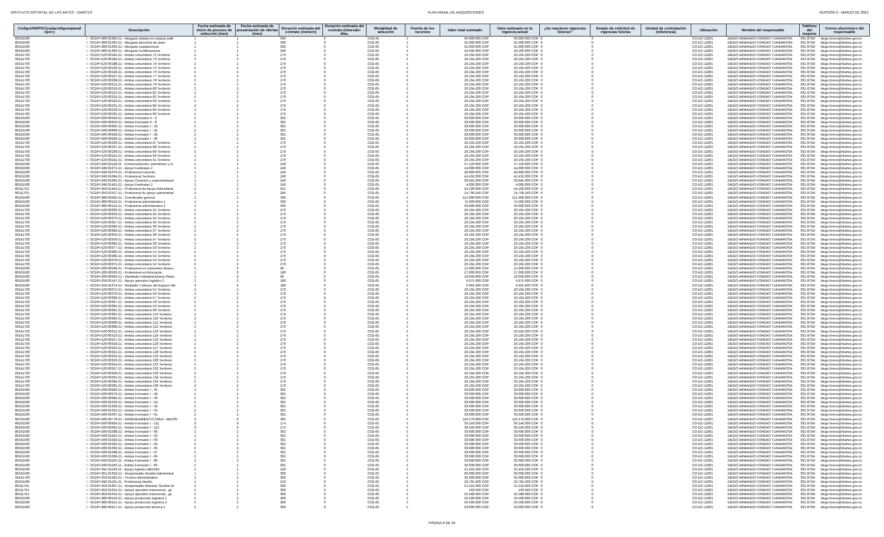INSTITUTO DISTRITAL DE LAS ARTES - IDARTES PLAN ANUAL DE ADQUISICIONES VERSIÓN 2 - MARZO DE 2021
| CódigoUNSPSC(cadacódigoseparad opor;) | Descripción | Fecha estimada de inicio de proceso de selección (mes) | Fecha estimada de presentación de ofertas (mes) | Duración estimada del contrato (número) | Duración estimada del contrato (intervalo: días, | Modalidad de selección | Fuente de los recursos | Valor total estimado | Valor estimado en la vigencia actual | ¿Se requieren vigencias futuras? | Estado de solicitud de vigencias futuras | Unidad de contratación (referencia) | Ubicación | Nombre del responsable | Teléfono del respons | Correo electrónico del responsable |
| --- | --- | --- | --- | --- | --- | --- | --- | --- | --- | --- | --- | --- | --- | --- | --- | --- |
| 80101500 | I - SCDPI-300-01362-21 - Abogado artistas en espacio públ | 1 | 1 | 330 | 0 | CCE-05 | 5 | 66.000.000 COP | 66.000.000 COP | 0 | 0 | | CO-DC-11001 | DIEGO ARMANDO FORERO TUNARROSA | 031 8734! | diego.forero@idartes.gov.co |
| 80101500 | I - SCDPI-300-01365-21 - Abogado derechos de autor | 1 | 1 | 330 | 0 | CCE-05 | 5 | 35.000.000 COP | 35.000.000 COP | 0 | 0 | | CO-DC-11001 | DIEGO ARMANDO FORERO TUNARROSA | 031 8734! | diego.forero@idartes.gov.co |
| 80101500 | I - SCDPI-300-01363-21 - Abogado Liquidaciones | 1 | 1 | 330 | 0 | CCE-05 | 5 | 55.000.000 COP | 55.000.000 COP | 0 | 0 | | CO-DC-11001 | DIEGO ARMANDO FORERO TUNARROSA | 031 8734! | diego.forero@idartes.gov.co |
| 80101500 | I - SCDPI-300-01366-21 - Abogado Certificaciones | 1 | 1 | 330 | 0 | CCE-05 | 5 | 49.500.000 COP | 49.500.000 COP | 0 | 0 | | CO-DC-11001 | DIEGO ARMANDO FORERO TUNARROSA | 031 8734! | diego.forero@idartes.gov.co |
| 93141703 | I - SCDPI-520-00181-21 - Artista comunitario 72 Territorio | 2 | 2 | 270 | 0 | CCE-05 | 5 | 20.104.200 COP | 20.104.200 COP | 0 | 0 | | CO-DC-11001 | DIEGO ARMANDO FORERO TUNARROSA | 031 8734! | diego.forero@idartes.gov.co |
| 93141703 | I - SCDPI-520-00184-21 - Artista comunitario 73 Territorio | 2 | 2 | 270 | 0 | CCE-05 | 5 | 20.104.200 COP | 20.104.200 COP | 0 | 0 | | CO-DC-11001 | DIEGO ARMANDO FORERO TUNARROSA | 031 8734! | diego.forero@idartes.gov.co |
| 93141703 | I - SCDPI-520-00188-21 - Artista comunitario 74 Territorio | 2 | 2 | 270 | 0 | CCE-05 | 5 | 20.104.200 COP | 20.104.200 COP | 0 | 0 | | CO-DC-11001 | DIEGO ARMANDO FORERO TUNARROSA | 031 8734! | diego.forero@idartes.gov.co |
| 93141703 | I - SCDPI-520-00190-21 - Artista comunitario 75 Territorio | 2 | 2 | 270 | 0 | CCE-05 | 5 | 20.104.200 COP | 20.104.200 COP | 0 | 0 | | CO-DC-11001 | DIEGO ARMANDO FORERO TUNARROSA | 031 8734! | diego.forero@idartes.gov.co |
| 93141703 | I - SCDPI-520-00193-21 - Artista comunitario 76 Territorio | 2 | 2 | 270 | 0 | CCE-05 | 5 | 20.104.200 COP | 20.104.200 COP | 0 | 0 | | CO-DC-11001 | DIEGO ARMANDO FORERO TUNARROSA | 031 8734! | diego.forero@idartes.gov.co |
| 93141703 | I - SCDPI-520-00197-21 - Artista comunitario 77 Territorio | 2 | 2 | 270 | 0 | CCE-05 | 5 | 20.104.200 COP | 20.104.200 COP | 0 | 0 | | CO-DC-11001 | DIEGO ARMANDO FORERO TUNARROSA | 031 8734! | diego.forero@idartes.gov.co |
| 93141703 | I - SCDPI-520-00208-21 - Artista comunitario 78 Territorio | 2 | 2 | 270 | 0 | CCE-05 | 5 | 20.104.200 COP | 20.104.200 COP | 0 | 0 | | CO-DC-11001 | DIEGO ARMANDO FORERO TUNARROSA | 031 8734! | diego.forero@idartes.gov.co |
| 93141703 | I - SCDPI-520-00212-21 - Artista comunitario 79 Territorio | 2 | 2 | 270 | 0 | CCE-05 | 5 | 20.104.200 COP | 20.104.200 COP | 0 | 0 | | CO-DC-11001 | DIEGO ARMANDO FORERO TUNARROSA | 031 8734! | diego.forero@idartes.gov.co |
| 93141703 | I - SCDPI-520-00219-21 - Artista comunitario 80 Territorio | 2 | 2 | 270 | 0 | CCE-05 | 5 | 20.104.200 COP | 20.104.200 COP | 0 | 0 | | CO-DC-11001 | DIEGO ARMANDO FORERO TUNARROSA | 031 8734! | diego.forero@idartes.gov.co |
| 93141703 | I - SCDPI-520-00222-21 - Artista comunitario 81 Territorio | 2 | 2 | 270 | 0 | CCE-05 | 5 | 20.104.200 COP | 20.104.200 COP | 0 | 0 | | CO-DC-11001 | DIEGO ARMANDO FORERO TUNARROSA | 031 8734! | diego.forero@idartes.gov.co |
| 93141703 | I - SCDPI-520-00225-21 - Artista comunitario 82 Territorio | 2 | 2 | 270 | 0 | CCE-05 | 5 | 20.104.200 COP | 20.104.200 COP | 0 | 0 | | CO-DC-11001 | DIEGO ARMANDO FORERO TUNARROSA | 031 8734! | diego.forero@idartes.gov.co |
| 93141703 | I - SCDPI-520-00229-21 - Artista comunitario 83 Territorio | 2 | 2 | 270 | 0 | CCE-05 | 5 | 20.104.200 COP | 20.104.200 COP | 0 | 0 | | CO-DC-11001 | DIEGO ARMANDO FORERO TUNARROSA | 031 8734! | diego.forero@idartes.gov.co |
| 93141703 | I - SCDPI-520-00231-21 - Artista comunitario 84 Territorio | 2 | 2 | 270 | 0 | CCE-05 | 5 | 20.104.200 COP | 20.104.200 COP | 0 | 0 | | CO-DC-11001 | DIEGO ARMANDO FORERO TUNARROSA | 031 8734! | diego.forero@idartes.gov.co |
| 93141703 | I - SCDPI-520-00233-21 - Artista comunitario 85 Territorio | 2 | 2 | 270 | 0 | CCE-05 | 5 | 20.104.200 COP | 20.104.200 COP | 0 | 0 | | CO-DC-11001 | DIEGO ARMANDO FORERO TUNARROSA | 031 8734! | diego.forero@idartes.gov.co |
| 93141703 | I - SCDPI-520-00235-21 - Artista comunitario 86 Territorio | 2 | 2 | 270 | 0 | CCE-05 | 5 | 20.104.200 COP | 20.104.200 COP | 0 | 0 | | CO-DC-11001 | DIEGO ARMANDO FORERO TUNARROSA | 031 8734! | diego.forero@idartes.gov.co |
| 80101500 | I - SCDPI-500-00643-21 - Artista Formador II - 6 | 2 | 2 | 302 | 0 | CCE-05 | 5 | 33.600.000 COP | 33.600.000 COP | 0 | 0 | | CO-DC-11001 | DIEGO ARMANDO FORERO TUNARROSA | 031 8734! | diego.forero@idartes.gov.co |
| 80101500 | I - SCDPI-500-00650-21 - Artista Formador II - 8 | 2 | 2 | 302 | 0 | CCE-05 | 5 | 33.600.000 COP | 33.600.000 COP | 0 | 0 | | CO-DC-11001 | DIEGO ARMANDO FORERO TUNARROSA | 031 8734! | diego.forero@idartes.gov.co |
| 80101500 | I - SCDPI-500-00862-21 - Artista Formador I - 29 | 2 | 2 | 302 | 0 | CCE-05 | 5 | 33.600.000 COP | 33.600.000 COP | 0 | 0 | | CO-DC-11001 | DIEGO ARMANDO FORERO TUNARROSA | 031 8734! | diego.forero@idartes.gov.co |
| 80101500 | I - SCDPI-500-00868-21 - Artista Formador I - 31 | 2 | 2 | 302 | 0 | CCE-05 | 5 | 33.600.000 COP | 33.600.000 COP | 0 | 0 | | CO-DC-11001 | DIEGO ARMANDO FORERO TUNARROSA | 031 8734! | diego.forero@idartes.gov.co |
| 80101500 | I - SCDPI-500-00933-21 - Artista Formador I - 34 | 2 | 2 | 302 | 0 | CCE-05 | 5 | 33.600.000 COP | 33.600.000 COP | 0 | 0 | | CO-DC-11001 | DIEGO ARMANDO FORERO TUNARROSA | 031 8734! | diego.forero@idartes.gov.co |
| 80101500 | I - SCDPI-500-00946-21 - Artista Formador I - 36 | 2 | 2 | 302 | 0 | CCE-05 | 5 | 33.600.000 COP | 33.600.000 COP | 0 | 0 | | CO-DC-11001 | DIEGO ARMANDO FORERO TUNARROSA | 031 8734! | diego.forero@idartes.gov.co |
| 93141703 | I - SCDPI-520-00236-21 - Artista comunitario 87 Territorio | 2 | 2 | 270 | 0 | CCE-05 | 5 | 20.104.200 COP | 20.104.200 COP | 0 | 0 | | CO-DC-11001 | DIEGO ARMANDO FORERO TUNARROSA | 031 8734! | diego.forero@idartes.gov.co |
| 93141703 | I - SCDPI-520-00237-21 - Artista comunitario 88 Territorio | 2 | 2 | 270 | 0 | CCE-05 | 5 | 20.104.200 COP | 20.104.200 COP | 0 | 0 | | CO-DC-11001 | DIEGO ARMANDO FORERO TUNARROSA | 031 8734! | diego.forero@idartes.gov.co |
| 93141703 | I - SCDPI-520-00239-21 - Artista comunitario 89 Territorio | 2 | 2 | 270 | 0 | CCE-05 | 5 | 20.104.200 COP | 20.104.200 COP | 0 | 0 | | CO-DC-11001 | DIEGO ARMANDO FORERO TUNARROSA | 031 8734! | diego.forero@idartes.gov.co |
| 93141703 | I - SCDPI-520-00241-21 - Artista comunitario 90 Territorio | 2 | 2 | 270 | 0 | CCE-05 | 5 | 20.104.200 COP | 20.104.200 COP | 0 | 0 | | CO-DC-11001 | DIEGO ARMANDO FORERO TUNARROSA | 031 8734! | diego.forero@idartes.gov.co |
| 93141703 | I - SCDPI-520-00242-21 - Artista comunitario 91 Territorio | 2 | 2 | 270 | 0 | CCE-05 | 5 | 20.104.200 COP | 20.104.200 COP | 0 | 0 | | CO-DC-11001 | DIEGO ARMANDO FORERO TUNARROSA | 031 8734! | diego.forero@idartes.gov.co |
| 80101500 | I - SCDPI-340-01128-21 - Comunicaciones, periodismo y re | 1 | 1 | 240 | 0 | CCE-05 | 5 | 57.120.000 COP | 57.120.000 COP | 0 | 0 | | CO-DC-11001 | DIEGO ARMANDO FORERO TUNARROSA | 031 8734! | diego.forero@idartes.gov.co |
| 80101500 | I - SCDPI-340-01072-21 - Apoyo Festivales 2 | 1 | 1 | 240 | 0 | CCE-05 | 5 | 24.000.000 COP | 24.000.000 COP | 0 | 0 | | CO-DC-11001 | DIEGO ARMANDO FORERO TUNARROSA | 031 8734! | diego.forero@idartes.gov.co |
| 80101500 | I - SCDPI-340-01076-21 - Profesional Fomento | 1 | 1 | 240 | 0 | CCE-05 | 5 | 40.800.000 COP | 40.800.000 COP | 0 | 0 | | CO-DC-11001 | DIEGO ARMANDO FORERO TUNARROSA | 031 8734! | diego.forero@idartes.gov.co |
| 80101500 | I - SCDPI-340-01084-21 - Profesional Territorio | 1 | 1 | 240 | 0 | CCE-05 | 5 | 42.432.000 COP | 42.432.000 COP | 0 | 0 | | CO-DC-11001 | DIEGO ARMANDO FORERO TUNARROSA | 031 8734! | diego.forero@idartes.gov.co |
| 80101500 | I - SCDPI-340-01095-21 - Apoyo Creación y experimentació | 1 | 1 | 240 | 0 | CCE-05 | 5 | 33.945.600 COP | 33.945.600 COP | 0 | 0 | | CO-DC-11001 | DIEGO ARMANDO FORERO TUNARROSA | 031 8734! | diego.forero@idartes.gov.co |
| 80101500 | I - SCDPI-340-01461-21 - Apoyo Festivales 2 | 2 | 2 | 240 | 0 | CCE-05 | 5 | 4.000.000 COP | 4.000.000 COP | 0 | 0 | | CO-DC-11001 | DIEGO ARMANDO FORERO TUNARROSA | 031 8734! | diego.forero@idartes.gov.co |
| 80111701 | I - SCDPI-350-01444-21 - Profesional de Apoyo Administrat | 2 | 2 | 315 | 0 | CCE-05 | 5 | 44.100.000 COP | 44.100.000 COP | 0 | 0 | | CO-DC-11001 | DIEGO ARMANDO FORERO TUNARROSA | 031 8734! | diego.forero@idartes.gov.co |
| 80111701 | I - SCDPI-350-01527-21 - Profesional de apoyo administrati | 2 | 2 | 285 | 0 | CCE-05 | 5 | 24.790.240 COP | 24.790.240 COP | 0 | 0 | | CO-DC-11001 | DIEGO ARMANDO FORERO TUNARROSA | 031 8734! | diego.forero@idartes.gov.co |
| 80101500 | I - SCDPI-380-00402-21 - Coordinador general | 1 | 2 | 330 | 0 | CCE-05 | 5 | 121.000.000 COP | 121.000.000 COP | 0 | 0 | | CO-DC-11001 | DIEGO ARMANDO FORERO TUNARROSA | 031 8734! | diego.forero@idartes.gov.co |
| 80101500 | I - SCDPI-380-00410-21 - Profesional administrativo 1 | 1 | 1 | 330 | 0 | CCE-05 | 5 | 75.900.000 COP | 75.900.000 COP | 0 | 0 | | CO-DC-11001 | DIEGO ARMANDO FORERO TUNARROSA | 031 8734! | diego.forero@idartes.gov.co |
| 80101500 | I - SCDPI-380-00412-21 - Profesional administrativo 2 | 1 | 1 | 330 | 0 | CCE-05 | 5 | 50.600.000 COP | 50.600.000 COP | 0 | 0 | | CO-DC-11001 | DIEGO ARMANDO FORERO TUNARROSA | 031 8734! | diego.forero@idartes.gov.co |
| 93141703 | I - SCDPI-520-00336-21 - Artista comunitario 31 Territorio | 2 | 1 | 270 | 0 | CCE-05 | 5 | 20.104.200 COP | 20.104.200 COP | 0 | 0 | | CO-DC-11001 | DIEGO ARMANDO FORERO TUNARROSA | 031 8734! | diego.forero@idartes.gov.co |
| 93141703 | I - SCDPI-520-00353-21 - Artista comunitario 45 Territorio | 2 | 2 | 270 | 0 | CCE-05 | 5 | 20.104.200 COP | 20.104.200 COP | 0 | 0 | | CO-DC-11001 | DIEGO ARMANDO FORERO TUNARROSA | 031 8734! | diego.forero@idartes.gov.co |
| 93141703 | I - SCDPI-520-00376-21 - Artista comunitario 32 Territorio | 2 | 2 | 270 | 0 | CCE-05 | 5 | 20.104.200 COP | 20.104.200 COP | 0 | 0 | | CO-DC-11001 | DIEGO ARMANDO FORERO TUNARROSA | 031 8734! | diego.forero@idartes.gov.co |
| 93141703 | I - SCDPI-520-00357-21 - Artista comunitario 34 Territorio | 2 | 2 | 270 | 0 | CCE-05 | 5 | 20.104.200 COP | 20.104.200 COP | 0 | 0 | | CO-DC-11001 | DIEGO ARMANDO FORERO TUNARROSA | 031 8734! | diego.forero@idartes.gov.co |
| 93141703 | I - SCDPI-520-00366-21 - Artista comunitario 36 Territorio | 2 | 2 | 270 | 0 | CCE-05 | 5 | 20.104.200 COP | 20.104.200 COP | 0 | 0 | | CO-DC-11001 | DIEGO ARMANDO FORERO TUNARROSA | 031 8734! | diego.forero@idartes.gov.co |
| 93141703 | I - SCDPI-520-00384-21 - Artista comunitario 37 Territorio | 2 | 2 | 270 | 0 | CCE-05 | 5 | 20.104.200 COP | 20.104.200 COP | 0 | 0 | | CO-DC-11001 | DIEGO ARMANDO FORERO TUNARROSA | 031 8734! | diego.forero@idartes.gov.co |
| 93141703 | I - SCDPI-520-00359-21 - Artista comunitario 38 Territorio | 2 | 2 | 270 | 0 | CCE-05 | 5 | 20.104.200 COP | 20.104.200 COP | 0 | 0 | | CO-DC-11001 | DIEGO ARMANDO FORERO TUNARROSA | 031 8734! | diego.forero@idartes.gov.co |
| 93141703 | I - SCDPI-520-00356-21 - Artista comunitario 47 Territorio | 2 | 2 | 270 | 0 | CCE-05 | 5 | 20.104.200 COP | 20.104.200 COP | 0 | 0 | | CO-DC-11001 | DIEGO ARMANDO FORERO TUNARROSA | 031 8734! | diego.forero@idartes.gov.co |
| 93141703 | I - SCDPI-520-00382-21 - Artista comunitario 39 Territorio | 2 | 2 | 270 | 0 | CCE-05 | 5 | 20.104.200 COP | 20.104.200 COP | 0 | 0 | | CO-DC-11001 | DIEGO ARMANDO FORERO TUNARROSA | 031 8734! | diego.forero@idartes.gov.co |
| 93141703 | I - SCDPI-520-00377-21 - Artista comunitario 50 Territorio | 2 | 2 | 270 | 0 | CCE-05 | 5 | 20.104.200 COP | 20.104.200 COP | 0 | 0 | | CO-DC-11001 | DIEGO ARMANDO FORERO TUNARROSA | 031 8734! | diego.forero@idartes.gov.co |
| 93141703 | I - SCDPI-520-00385-21 - Artista comunitario 51 Territorio | 2 | 2 | 270 | 0 | CCE-05 | 5 | 20.104.200 COP | 20.104.200 COP | 0 | 0 | | CO-DC-11001 | DIEGO ARMANDO FORERO TUNARROSA | 031 8734! | diego.forero@idartes.gov.co |
| 93141703 | I - SCDPI-520-00383-21 - Artista comunitario 52 Territorio | 2 | 2 | 270 | 0 | CCE-05 | 5 | 20.104.200 COP | 20.104.200 COP | 0 | 0 | | CO-DC-11001 | DIEGO ARMANDO FORERO TUNARROSA | 031 8734! | diego.forero@idartes.gov.co |
| 93141703 | I - SCDPI-520-00378-21 - Artista comunitario 53 Territorio | 2 | 2 | 270 | 0 | CCE-05 | 5 | 20.104.200 COP | 20.104.200 COP | 0 | 0 | | CO-DC-11001 | DIEGO ARMANDO FORERO TUNARROSA | 031 8734! | diego.forero@idartes.gov.co |
| 93141703 | I - SCDPI-520-00375-21 - Artista comunitario 54 Territorio | 2 | 2 | 270 | 0 | CCE-05 | 5 | 20.104.200 COP | 20.104.200 COP | 0 | 0 | | CO-DC-11001 | DIEGO ARMANDO FORERO TUNARROSA | 031 8734! | diego.forero@idartes.gov.co |
| 80101500 | I - SCDPI-200-00589-21 - Profesional en contenidos Museo | 1 | 3 | 90 | 0 | CCE-05 | 5 | 12.000.000 COP | 12.000.000 COP | 0 | 0 | | CO-DC-11001 | DIEGO ARMANDO FORERO TUNARROSA | 031 8734! | diego.forero@idartes.gov.co |
| 80101500 | I - SCDPI-200-00593-21 - Profesional en Educación | 1 | 3 | 180 | 0 | CCE-05 | 5 | 27.000.000 COP | 27.000.000 COP | 0 | 0 | | CO-DC-11001 | DIEGO ARMANDO FORERO TUNARROSA | 031 8734! | diego.forero@idartes.gov.co |
| 80101500 | I - SCDPI-200-00602-21 - Diseñador Industrial Museo Plane | 1 | 3 | 90 | 0 | CCE-05 | 5 | 10.050.000 COP | 10.050.000 COP | 0 | 0 | | CO-DC-11001 | DIEGO ARMANDO FORERO TUNARROSA | 031 8734! | diego.forero@idartes.gov.co |
| 80101500 | I - SCDPI-250-01547-21 - Apoyo operativo logístico 2 | 2 | 2 | 180 | 0 | CCE-05 | 5 | 9.975.600 COP | 9.975.600 COP | 0 | 0 | | CO-DC-11001 | DIEGO ARMANDO FORERO TUNARROSA | 031 8734! | diego.forero@idartes.gov.co |
| 80101500 | I - SCDPI-250-01674-21 - Mediador 5 Museo del Espacio Me | 3 | 4 | 180 | 0 | CCE-05 | 5 | 9.302.400 COP | 9.302.400 COP | 0 | 0 | | CO-DC-11001 | DIEGO ARMANDO FORERO TUNARROSA | 031 8734! | diego.forero@idartes.gov.co |
| 93141703 | I - SCDPI-520-00372-21 - Artista comunitario 55 Territorio | 2 | 2 | 270 | 0 | CCE-05 | 5 | 20.104.200 COP | 20.104.200 COP | 0 | 0 | | CO-DC-11001 | DIEGO ARMANDO FORERO TUNARROSA | 031 8734! | diego.forero@idartes.gov.co |
| 93141703 | I - SCDPI-520-00370-21 - Artista comunitario 56 Territorio | 2 | 2 | 270 | 0 | CCE-05 | 5 | 20.104.200 COP | 20.104.200 COP | 0 | 0 | | CO-DC-11001 | DIEGO ARMANDO FORERO TUNARROSA | 031 8734! | diego.forero@idartes.gov.co |
| 93141703 | I - SCDPI-520-00369-21 - Artista comunitario 57 Territorio | 2 | 2 | 270 | 0 | CCE-05 | 5 | 20.104.200 COP | 20.104.200 COP | 0 | 0 | | CO-DC-11001 | DIEGO ARMANDO FORERO TUNARROSA | 031 8734! | diego.forero@idartes.gov.co |
| 93141703 | I - SCDPI-520-00367-21 - Artista comunitario 58 Territorio | 2 | 2 | 270 | 0 | CCE-05 | 5 | 20.104.200 COP | 20.104.200 COP | 0 | 0 | | CO-DC-11001 | DIEGO ARMANDO FORERO TUNARROSA | 031 8734! | diego.forero@idartes.gov.co |
| 93141703 | I - SCDPI-520-00365-21 - Artista comunitario 59 Territorio | 2 | 2 | 270 | 0 | CCE-05 | 5 | 20.104.200 COP | 20.104.200 COP | 0 | 0 | | CO-DC-11001 | DIEGO ARMANDO FORERO TUNARROSA | 031 8734! | diego.forero@idartes.gov.co |
| 93141703 | I - SCDPI-520-00361-21 - Artista comunitario 60 Territorio | 2 | 2 | 270 | 0 | CCE-05 | 5 | 20.104.200 COP | 20.104.200 COP | 0 | 0 | | CO-DC-11001 | DIEGO ARMANDO FORERO TUNARROSA | 031 8734! | diego.forero@idartes.gov.co |
| 93141703 | I - SCDPI-520-00301-21 - Artista comunitario 119 Territorio | 2 | 2 | 270 | 0 | CCE-05 | 5 | 20.104.200 COP | 20.104.200 COP | 0 | 0 | | CO-DC-11001 | DIEGO ARMANDO FORERO TUNARROSA | 031 8734! | diego.forero@idartes.gov.co |
| 93141703 | I - SCDPI-520-00304-21 - Artista comunitario 120 Territorio | 2 | 2 | 270 | 0 | CCE-05 | 5 | 20.104.200 COP | 20.104.200 COP | 0 | 0 | | CO-DC-11001 | DIEGO ARMANDO FORERO TUNARROSA | 031 8734! | diego.forero@idartes.gov.co |
| 93141703 | I - SCDPI-520-00306-21 - Artista comunitario 121 Territorio | 2 | 2 | 270 | 0 | CCE-05 | 5 | 20.104.200 COP | 20.104.200 COP | 0 | 0 | | CO-DC-11001 | DIEGO ARMANDO FORERO TUNARROSA | 031 8734! | diego.forero@idartes.gov.co |
| 93141703 | I - SCDPI-520-00308-21 - Artista comunitario 122 Territorio | 2 | 2 | 270 | 0 | CCE-05 | 5 | 20.104.200 COP | 20.104.200 COP | 0 | 0 | | CO-DC-11001 | DIEGO ARMANDO FORERO TUNARROSA | 031 8734! | diego.forero@idartes.gov.co |
| 93141703 | I - SCDPI-520-00312-21 - Artista comunitario 123 Territorio | 2 | 2 | 270 | 0 | CCE-05 | 5 | 20.104.200 COP | 20.104.200 COP | 0 | 0 | | CO-DC-11001 | DIEGO ARMANDO FORERO TUNARROSA | 031 8734! | diego.forero@idartes.gov.co |
| 93141703 | I - SCDPI-520-00313-21 - Artista comunitario 124 Territorio | 2 | 2 | 270 | 0 | CCE-05 | 5 | 20.104.200 COP | 20.104.200 COP | 0 | 0 | | CO-DC-11001 | DIEGO ARMANDO FORERO TUNARROSA | 031 8734! | diego.forero@idartes.gov.co |
| 93141703 | I - SCDPI-520-00317-21 - Artista comunitario 125 Territorio | 2 | 2 | 270 | 0 | CCE-05 | 5 | 20.104.200 COP | 20.104.200 COP | 0 | 0 | | CO-DC-11001 | DIEGO ARMANDO FORERO TUNARROSA | 031 8734! | diego.forero@idartes.gov.co |
| 93141703 | I - SCDPI-520-00318-21 - Artista comunitario 126 Territorio | 2 | 2 | 270 | 0 | CCE-05 | 5 | 20.104.200 COP | 20.104.200 COP | 0 | 0 | | CO-DC-11001 | DIEGO ARMANDO FORERO TUNARROSA | 031 8734! | diego.forero@idartes.gov.co |
| 93141703 | I - SCDPI-520-00319-21 - Artista comunitario 127 Territorio | 2 | 2 | 270 | 0 | CCE-05 | 5 | 20.104.200 COP | 20.104.200 COP | 0 | 0 | | CO-DC-11001 | DIEGO ARMANDO FORERO TUNARROSA | 031 8734! | diego.forero@idartes.gov.co |
| 93141703 | I - SCDPI-520-00321-21 - Artista comunitario 128 Territorio | 2 | 2 | 270 | 0 | CCE-05 | 5 | 20.104.200 COP | 20.104.200 COP | 0 | 0 | | CO-DC-11001 | DIEGO ARMANDO FORERO TUNARROSA | 031 8734! | diego.forero@idartes.gov.co |
| 93141703 | I - SCDPI-520-00322-21 - Artista comunitario 129 Territorio | 2 | 2 | 270 | 0 | CCE-05 | 5 | 20.104.200 COP | 20.104.200 COP | 0 | 0 | | CO-DC-11001 | DIEGO ARMANDO FORERO TUNARROSA | 031 8734! | diego.forero@idartes.gov.co |
| 93141703 | I - SCDPI-520-00323-21 - Artista comunitario 130 Territorio | 2 | 2 | 270 | 0 | CCE-05 | 5 | 20.104.200 COP | 20.104.200 COP | 0 | 0 | | CO-DC-11001 | DIEGO ARMANDO FORERO TUNARROSA | 031 8734! | diego.forero@idartes.gov.co |
| 93141703 | I - SCDPI-520-00324-21 - Artista comunitario 131 Territorio | 2 | 2 | 270 | 0 | CCE-05 | 5 | 20.104.200 COP | 20.104.200 COP | 0 | 0 | | CO-DC-11001 | DIEGO ARMANDO FORERO TUNARROSA | 031 8734! | diego.forero@idartes.gov.co |
| 93141703 | I - SCDPI-520-00327-21 - Artista comunitario 132 Territorio | 2 | 2 | 270 | 0 | CCE-05 | 5 | 20.104.200 COP | 20.104.200 COP | 0 | 0 | | CO-DC-11001 | DIEGO ARMANDO FORERO TUNARROSA | 031 8734! | diego.forero@idartes.gov.co |
| 93141703 | I - SCDPI-520-00328-21 - Artista comunitario 133 Territorio | 2 | 2 | 270 | 0 | CCE-05 | 5 | 20.104.200 COP | 20.104.200 COP | 0 | 0 | | CO-DC-11001 | DIEGO ARMANDO FORERO TUNARROSA | 031 8734! | diego.forero@idartes.gov.co |
| 93141703 | I - SCDPI-520-00331-21 - Artista comunitario 134 Territorio | 2 | 2 | 270 | 0 | CCE-05 | 5 | 20.104.200 COP | 20.104.200 COP | 0 | 0 | | CO-DC-11001 | DIEGO ARMANDO FORERO TUNARROSA | 031 8734! | diego.forero@idartes.gov.co |
| 93141703 | I - SCDPI-520-00334-21 - Artista comunitario 135 Territorio | 2 | 2 | 270 | 0 | CCE-05 | 5 | 20.104.200 COP | 20.104.200 COP | 0 | 0 | | CO-DC-11001 | DIEGO ARMANDO FORERO TUNARROSA | 031 8734! | diego.forero@idartes.gov.co |
| 93141703 | I - SCDPI-520-00335-21 - Artista comunitario 136 Territorio | 2 | 2 | 270 | 0 | CCE-05 | 5 | 20.104.200 COP | 20.104.200 COP | 0 | 0 | | CO-DC-11001 | DIEGO ARMANDO FORERO TUNARROSA | 031 8734! | diego.forero@idartes.gov.co |
| 80101500 | I - SCDPI-500-00940-21 - Artista Formador I - 35 | 2 | 2 | 302 | 0 | CCE-05 | 5 | 33.600.000 COP | 33.600.000 COP | 0 | 0 | | CO-DC-11001 | DIEGO ARMANDO FORERO TUNARROSA | 031 8734! | diego.forero@idartes.gov.co |
| 80101500 | I - SCDPI-500-00976-21 - Artista Formador I - 49 | 2 | 2 | 302 | 0 | CCE-05 | 5 | 33.600.000 COP | 33.600.000 COP | 0 | 0 | | CO-DC-11001 | DIEGO ARMANDO FORERO TUNARROSA | 031 8734! | diego.forero@idartes.gov.co |
| 80101500 | I - SCDPI-500-00984-21 - Artista Formador I - 50 | 2 | 2 | 302 | 0 | CCE-05 | 5 | 33.600.000 COP | 33.600.000 COP | 0 | 0 | | CO-DC-11001 | DIEGO ARMANDO FORERO TUNARROSA | 031 8734! | diego.forero@idartes.gov.co |
| 80101500 | I - SCDPI-500-01010-21 - Artista Formador I - 54 | 2 | 2 | 302 | 0 | CCE-05 | 5 | 33.600.000 COP | 33.600.000 COP | 0 | 0 | | CO-DC-11001 | DIEGO ARMANDO FORERO TUNARROSA | 031 8734! | diego.forero@idartes.gov.co |
| 80101500 | I - SCDPI-500-01030-21 - Artista Formador I - 58 | 2 | 2 | 302 | 0 | CCE-05 | 5 | 33.600.000 COP | 33.600.000 COP | 0 | 0 | | CO-DC-11001 | DIEGO ARMANDO FORERO TUNARROSA | 031 8734! | diego.forero@idartes.gov.co |
| 80101500 | I - SCDPI-500-01031-21 - Artista Formador I - 59 | 2 | 2 | 302 | 0 | CCE-05 | 5 | 33.600.000 COP | 33.600.000 COP | 0 | 0 | | CO-DC-11001 | DIEGO ARMANDO FORERO TUNARROSA | 031 8734! | diego.forero@idartes.gov.co |
| 80101500 | I - SCDPI-500-01037-21 - Artista Formador I - 61 | 2 | 2 | 302 | 0 | CCE-05 | 5 | 33.600.000 COP | 33.600.000 COP | 0 | 0 | | CO-DC-11001 | DIEGO ARMANDO FORERO TUNARROSA | 031 8734! | diego.forero@idartes.gov.co |
| 80131500 | I - SCDPI-500-00778-21 - ARRENDAMIENTO CREA - MEISSI | 3 | 3 | 365 | 0 | CCE-05 | 5 | 116.276.000 COP | 116.276.000 COP | 0 | 0 | | CO-DC-11001 | DIEGO ARMANDO FORERO TUNARROSA | 031 8734! | diego.forero@idartes.gov.co |
| 80101500 | I - SCDPI-500-00634-21 - Artista Formador I - 111 | 3 | 3 | 274 | 0 | CCE-05 | 5 | 30.240.000 COP | 30.240.000 COP | 0 | 0 | | CO-DC-11001 | DIEGO ARMANDO FORERO TUNARROSA | 031 8734! | diego.forero@idartes.gov.co |
| 80101500 | I - SCDPI-500-00642-21 - Artista Formador I - 112 | 3 | 3 | 274 | 0 | CCE-05 | 5 | 30.240.000 COP | 30.240.000 COP | 0 | 0 | | CO-DC-11001 | DIEGO ARMANDO FORERO TUNARROSA | 031 8734! | diego.forero@idartes.gov.co |
| 80101500 | I - SCDPI-500-01038-21 - Artista Formador I - 60 | 2 | 2 | 302 | 0 | CCE-05 | 5 | 33.600.000 COP | 33.600.000 COP | 0 | 0 | | CO-DC-11001 | DIEGO ARMANDO FORERO TUNARROSA | 031 8734! | diego.forero@idartes.gov.co |
| 80101500 | I - SCDPI-500-01042-21 - Artista Formador I - 62 | 2 | 2 | 302 | 0 | CCE-05 | 5 | 33.600.000 COP | 33.600.000 COP | 0 | 0 | | CO-DC-11001 | DIEGO ARMANDO FORERO TUNARROSA | 031 8734! | diego.forero@idartes.gov.co |
| 80101500 | I - SCDPI-500-01043-21 - Artista Formador I - 63 | 2 | 2 | 302 | 0 | CCE-05 | 5 | 33.600.000 COP | 33.600.000 COP | 0 | 0 | | CO-DC-11001 | DIEGO ARMANDO FORERO TUNARROSA | 031 8734! | diego.forero@idartes.gov.co |
| 80101500 | I - SCDPI-500-01092-21 - Artista Formador I - 64 | 2 | 2 | 302 | 0 | CCE-05 | 5 | 33.600.000 COP | 33.600.000 COP | 0 | 0 | | CO-DC-11001 | DIEGO ARMANDO FORERO TUNARROSA | 031 8734! | diego.forero@idartes.gov.co |
| 80101500 | I - SCDPI-500-01093-21 - Artista Formador I - 65 | 2 | 2 | 302 | 0 | CCE-05 | 5 | 33.600.000 COP | 33.600.000 COP | 0 | 0 | | CO-DC-11001 | DIEGO ARMANDO FORERO TUNARROSA | 031 8734! | diego.forero@idartes.gov.co |
| 80101500 | I - SCDPI-500-01098-21 - Artista Formador I - 67 | 2 | 2 | 302 | 0 | CCE-05 | 5 | 33.600.000 COP | 33.600.000 COP | 0 | 0 | | CO-DC-11001 | DIEGO ARMANDO FORERO TUNARROSA | 031 8734! | diego.forero@idartes.gov.co |
| 80101500 | I - SCDPI-500-01099-21 - Artista Formador I - 66 | 2 | 2 | 302 | 0 | CCE-05 | 5 | 33.600.000 COP | 33.600.000 COP | 0 | 0 | | CO-DC-11001 | DIEGO ARMANDO FORERO TUNARROSA | 031 8734! | diego.forero@idartes.gov.co |
| 80101500 | I - SCDPI-500-01105-21 - Artista Formador I - 68 | 2 | 2 | 302 | 0 | CCE-05 | 5 | 33.600.000 COP | 33.600.000 COP | 0 | 0 | | CO-DC-11001 | DIEGO ARMANDO FORERO TUNARROSA | 031 8734! | diego.forero@idartes.gov.co |
| 80101500 | I - SCDPI-500-01106-21 - Artista Formador I - 69 | 2 | 2 | 302 | 0 | CCE-05 | 5 | 33.600.000 COP | 33.600.000 COP | 0 | 0 | | CO-DC-11001 | DIEGO ARMANDO FORERO TUNARROSA | 031 8734! | diego.forero@idartes.gov.co |
| 80101500 | I - SCDPI-341-01193-21 - Apoyo logístico BECMA | 1 | 1 | 240 | 0 | CCE-05 | 5 | 25.459.200 COP | 25.459.200 COP | 0 | 0 | | CO-DC-11001 | DIEGO ARMANDO FORERO TUNARROSA | 031 8734! | diego.forero@idartes.gov.co |
| 80101500 | I - SCDPI-301-01356-21 - Responsable Gestión Administrat | 1 | 1 | 300 | 0 | CCE-05 | 5 | 60.000.000 COP | 60.000.000 COP | 0 | 0 | | CO-DC-11001 | DIEGO ARMANDO FORERO TUNARROSA | 031 8734! | diego.forero@idartes.gov.co |
| 93141703 | I - SCDPI-310-01402-21 - Técnico Administrativo | 2 | 2 | 300 | 0 | CCE-05 | 5 | 35.000.000 COP | 35.000.000 COP | 0 | 0 | | CO-DC-11001 | DIEGO ARMANDO FORERO TUNARROSA | 031 8734! | diego.forero@idartes.gov.co |
| 80101500 | I - SCDPI-340-01131-21 - Profesional Diseño | 1 | 1 | 210 | 0 | CCE-05 | 5 | 29.702.400 COP | 29.702.400 COP | 0 | 0 | | CO-DC-11001 | DIEGO ARMANDO FORERO TUNARROSA | 031 8734! | diego.forero@idartes.gov.co |
| 80111701 | I - SCDPI-350-01607-21 - Responsable Misional: Gestión Ar | 2 | 2 | 300 | 0 | CCE-05 | 5 | 52.224.000 COP | 52.224.000 COP | 0 | 0 | | CO-DC-11001 | DIEGO ARMANDO FORERO TUNARROSA | 031 8734! | diego.forero@idartes.gov.co |
| 80111701 | I - SCDPI-350-01615-21 - Apoyo operativo transversal , ge | 2 | 2 | 300 | 0 | CCE-05 | 5 | 163.040 COP | 163.040 COP | 0 | 0 | | CO-DC-11001 | DIEGO ARMANDO FORERO TUNARROSA | 031 8734! | diego.forero@idartes.gov.co |
| 80111701 | I - SCDPI-350-01614-21 - Apoyo operativo transversal , ge | 2 | 2 | 300 | 0 | CCE-05 | 5 | 31.580.960 COP | 31.580.960 COP | 0 | 0 | | CO-DC-11001 | DIEGO ARMANDO FORERO TUNARROSA | 031 8734! | diego.forero@idartes.gov.co |
| 80101500 | I - SCDPI-380-00413-21 - Apoyo producción logística 1 | 2 | 2 | 300 | 0 | CCE-05 | 5 | 56.500.000 COP | 56.500.000 COP | 0 | 0 | | CO-DC-11001 | DIEGO ARMANDO FORERO TUNARROSA | 031 8734! | diego.forero@idartes.gov.co |
| 80101500 | I - SCDPI-380-00415-21 - Apoyo producción logística 2 | 2 | 2 | 300 | 0 | CCE-05 | 5 | 56.500.000 COP | 56.500.000 COP | 0 | 0 | | CO-DC-11001 | DIEGO ARMANDO FORERO TUNARROSA | 031 8734! | diego.forero@idartes.gov.co |
| 80101500 | I - SCDPI-380-00417-21 - Apoyo producción técnica 2 | 2 | 2 | 300 | 0 | CCE-05 | 5 | 53.000.000 COP | 53.000.000 COP | 0 | 0 | | CO-DC-11001 | DIEGO ARMANDO FORERO TUNARROSA | 031 8734! | diego.forero@idartes.gov.co |
PÁGINA 6 DE 24